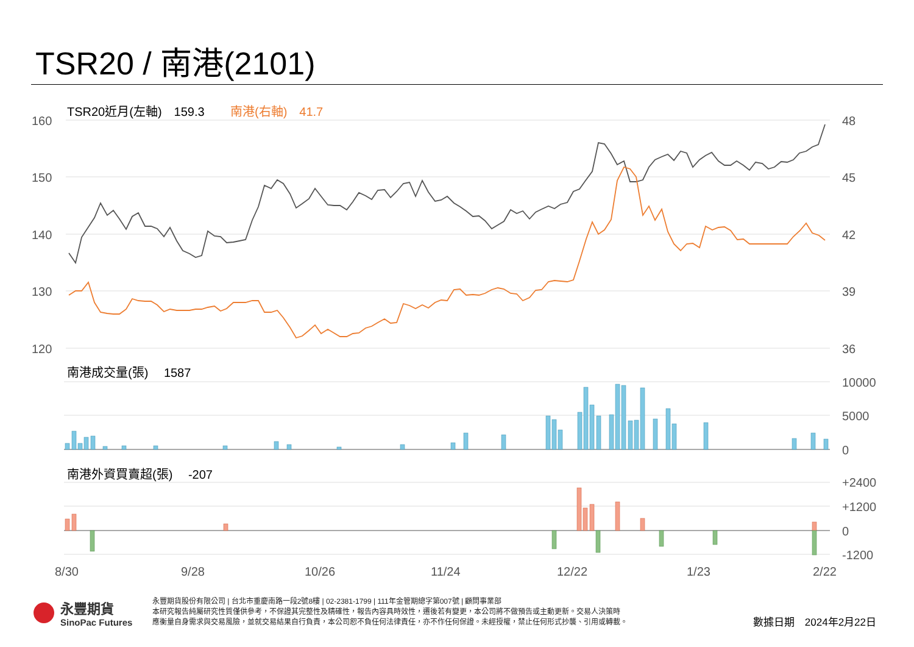TSR20 / 南港(2101)
160
150
140
130
120
48
45
42
39
36
10000
5000
0
+2400
+1200
0
-1200
8/30
9/28
10/26
11/24
12/22
1/23
2/22
TSR20近月(左軸)　159.3
南港(右軸)　41.7
南港成交量(張)　 1587
南港外資買賣超(張)　 -207
永豐期貨
SinoPac Futures
永豐期貨股份有限公司 | 台北市重慶南路一段2號8樓 | 02-2381-1799 | 111年金管期總字第007號 | 顧問事業部
本研究報告純屬研究性質僅供參考，不保證其完整性及精確性，報告內容具時效性，遷後若有變更，本公司將不做預告或主動更新。交易人決策時
應衡量自身需求與交易風險，並就交易結果自行負責，本公司恕不負任何法律責任，亦不作任何保證。未經授權，禁止任何形式抄襲、引用或轉載。
數據日期　2024年2月22日